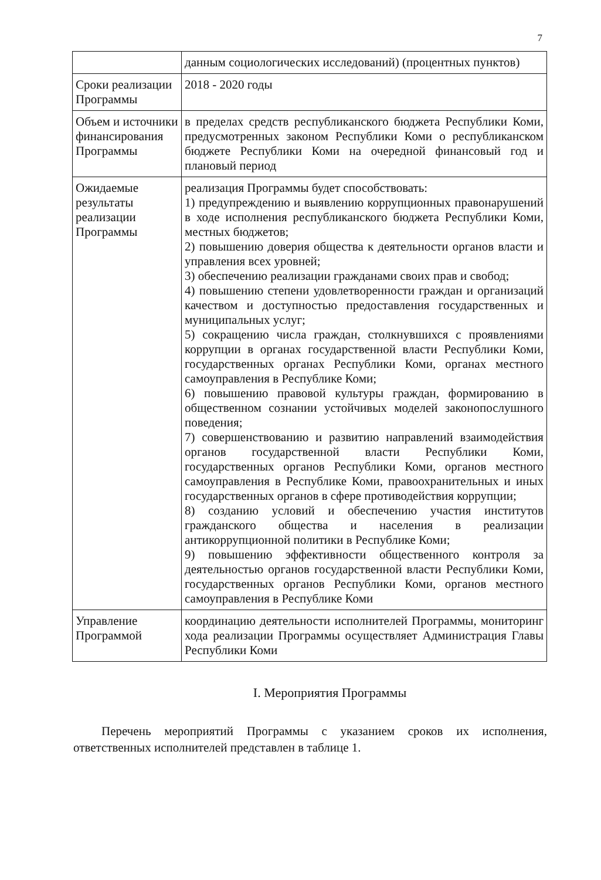7
| | данным социологических исследований) (процентных пунктов) |
| Сроки реализации Программы | 2018 - 2020 годы |
| Объем и источники финансирования Программы | в пределах средств республиканского бюджета Республики Коми, предусмотренных законом Республики Коми о республиканском бюджете Республики Коми на очередной финансовый год и плановый период |
| Ожидаемые результаты реализации Программы | реализация Программы будет способствовать: 1) предупреждению и выявлению коррупционных правонарушений в ходе исполнения республиканского бюджета Республики Коми, местных бюджетов; 2) повышению доверия общества к деятельности органов власти и управления всех уровней; 3) обеспечению реализации гражданами своих прав и свобод; 4) повышению степени удовлетворенности граждан и организаций качеством и доступностью предоставления государственных и муниципальных услуг; 5) сокращению числа граждан, столкнувшихся с проявлениями коррупции в органах государственной власти Республики Коми, государственных органах Республики Коми, органах местного самоуправления в Республике Коми; 6) повышению правовой культуры граждан, формированию в общественном сознании устойчивых моделей законопослушного поведения; 7) совершенствованию и развитию направлений взаимодействия органов государственной власти Республики Коми, государственных органов Республики Коми, органов местного самоуправления в Республике Коми, правоохранительных и иных государственных органов в сфере противодействия коррупции; 8) созданию условий и обеспечению участия институтов гражданского общества и населения в реализации антикоррупционной политики в Республике Коми; 9) повышению эффективности общественного контроля за деятельностью органов государственной власти Республики Коми, государственных органов Республики Коми, органов местного самоуправления в Республике Коми |
| Управление Программой | координацию деятельности исполнителей Программы, мониторинг хода реализации Программы осуществляет Администрация Главы Республики Коми |
I. Мероприятия Программы
Перечень мероприятий Программы с указанием сроков их исполнения, ответственных исполнителей представлен в таблице 1.